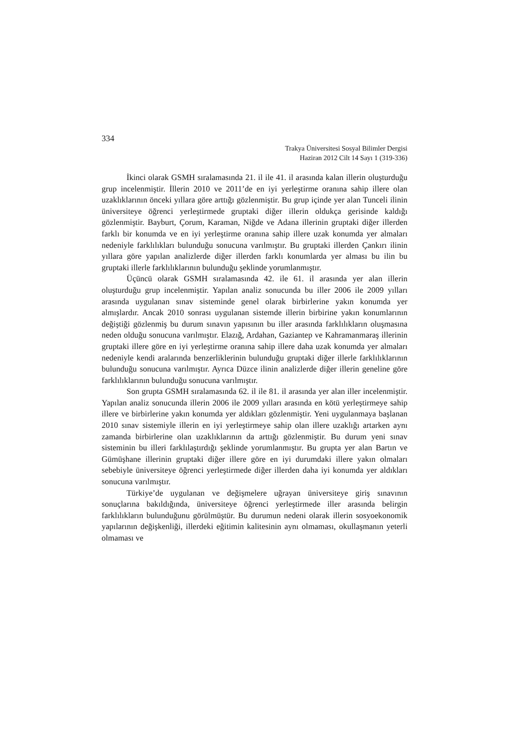334
Trakya Üniversitesi Sosyal Bilimler Dergisi
Haziran 2012 Cilt 14 Sayı 1 (319-336)
İkinci olarak GSMH sıralamasında 21. il ile 41. il arasında kalan illerin oluşturduğu grup incelenmiştir. İllerin 2010 ve 2011’de en iyi yerleştirme oranına sahip illere olan uzaklıklarının önceki yıllara göre arttığı gözlenmiştir. Bu grup içinde yer alan Tunceli ilinin üniversiteye öğrenci yerleştirmede gruptaki diğer illerin oldukça gerisinde kaldığı gözlenmiştir. Bayburt, Çorum, Karaman, Niğde ve Adana illerinin gruptaki diğer illerden farklı bir konumda ve en iyi yerleştirme oranına sahip illere uzak konumda yer almaları nedeniyle farklılıkları bulunduğu sonucuna varılmıştır. Bu gruptaki illerden Çankırı ilinin yıllara göre yapılan analizlerde diğer illerden farklı konumlarda yer alması bu ilin bu gruptaki illerle farklılıklarının bulunduğu şeklinde yorumlanmıştır.
Üçüncü olarak GSMH sıralamasında 42. ile 61. il arasında yer alan illerin oluşturduğu grup incelenmiştir. Yapılan analiz sonucunda bu iller 2006 ile 2009 yılları arasında uygulanan sınav sisteminde genel olarak birbirlerine yakın konumda yer almışlardır. Ancak 2010 sonrası uygulanan sistemde illerin birbirine yakın konumlarının değiştiği gözlenmiş bu durum sınavın yapısının bu iller arasında farklılıkların oluşmasına neden olduğu sonucuna varılmıştır. Elazığ, Ardahan, Gaziantep ve Kahramanmaraş illerinin gruptaki illere göre en iyi yerleştirme oranına sahip illere daha uzak konumda yer almaları nedeniyle kendi aralarında benzerliklerinin bulunduğu gruptaki diğer illerle farklılıklarının bulunduğu sonucuna varılmıştır. Ayrıca Düzce ilinin analizlerde diğer illerin geneline göre farklılıklarının bulunduğu sonucuna varılmıştır.
Son grupta GSMH sıralamasında 62. il ile 81. il arasında yer alan iller incelenmiştir. Yapılan analiz sonucunda illerin 2006 ile 2009 yılları arasında en kötü yerleştirmeye sahip illere ve birbirlerine yakın konumda yer aldıkları gözlenmiştir. Yeni uygulanmaya başlanan 2010 sınav sistemiyle illerin en iyi yerleştirmeye sahip olan illere uzaklığı artarken aynı zamanda birbirlerine olan uzaklıklarının da arttığı gözlenmiştir. Bu durum yeni sınav sisteminin bu illeri farklılaştırdığı şeklinde yorumlanmıştır. Bu grupta yer alan Bartın ve Gümüşhane illerinin gruptaki diğer illere göre en iyi durumdaki illere yakın olmaları sebebiyle üniversiteye öğrenci yerleştirmede diğer illerden daha iyi konumda yer aldıkları sonucuna varılmıştır.
Türkiye’de uygulanan ve değişmelere uğrayan üniversiteye giriş sınavının sonuçlarına bakıldığında, üniversiteye öğrenci yerleştirmede iller arasında belirgin farklılıkların bulunduğunu görülmüştür. Bu durumun nedeni olarak illerin sosyoekonomik yapılarının değişkenliği, illerdeki eğitimin kalitesinin aynı olmaması, okullaşmanın yeterli olmaması ve